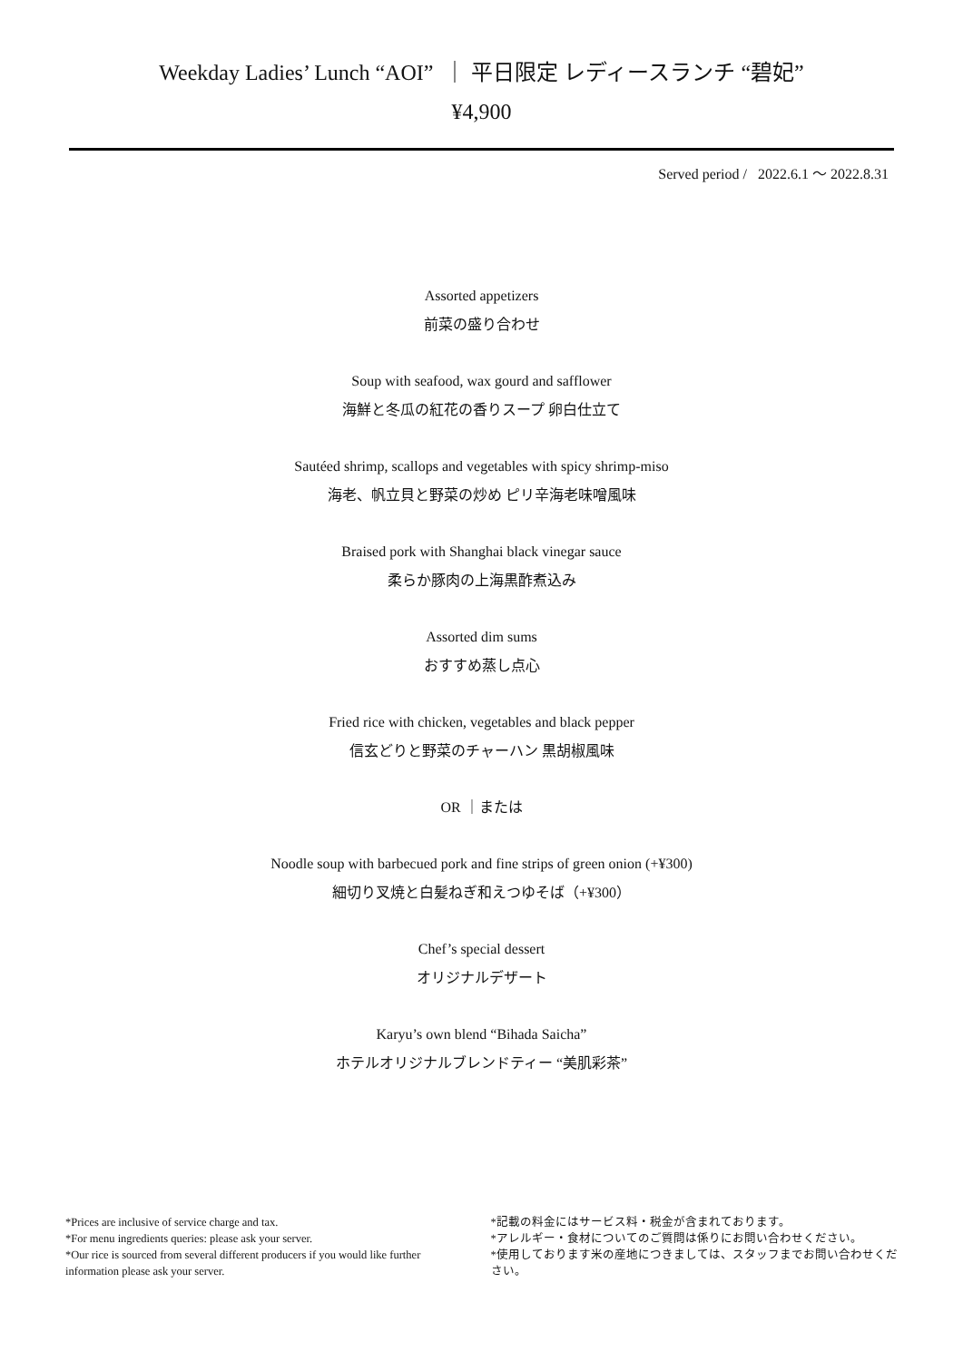Weekday Ladies’ Lunch “AOI” ｜ 平日限定 レディースランチ “碧妃”
¥4,900
Served period / 2022.6.1 ～ 2022.8.31
Assorted appetizers
前菜の盛り合わせ
Soup with seafood, wax gourd and safflower
海鮮と冬瓜の紅花の香りスープ 卵白仕立て
Sautéed shrimp, scallops and vegetables with spicy shrimp-miso
海老、帆立貝と野菜の炒め ピリ辛海老味噌風味
Braised pork with Shanghai black vinegar sauce
柔らか豚肉の上海黒酢煮込み
Assorted dim sums
おすすめ蒸し点心
Fried rice with chicken, vegetables and black pepper
信玄どりと野菜のチャーハン 黒胡椒風味
OR ｜または
Noodle soup with barbecued pork and fine strips of green onion (+¥300)
細切り叉焼と白髪ねぎ和えつゆそば（+¥300）
Chef’s special dessert
オリジナルデザート
Karyu’s own blend “Bihada Saicha”
ホテルオリジナルブレンドティー “美肌彩茶”
*Prices are inclusive of service charge and tax.
*For menu ingredients queries: please ask your server.
*Our rice is sourced from several different producers if you would like further information please ask your server.
*記載の料金にはサービス料・税金が含まれております。
*アレルギー・食材についてのご質問は係りにお問い合わせください。
*使用しております米の産地につきましては、スタッフまでお問い合わせください。